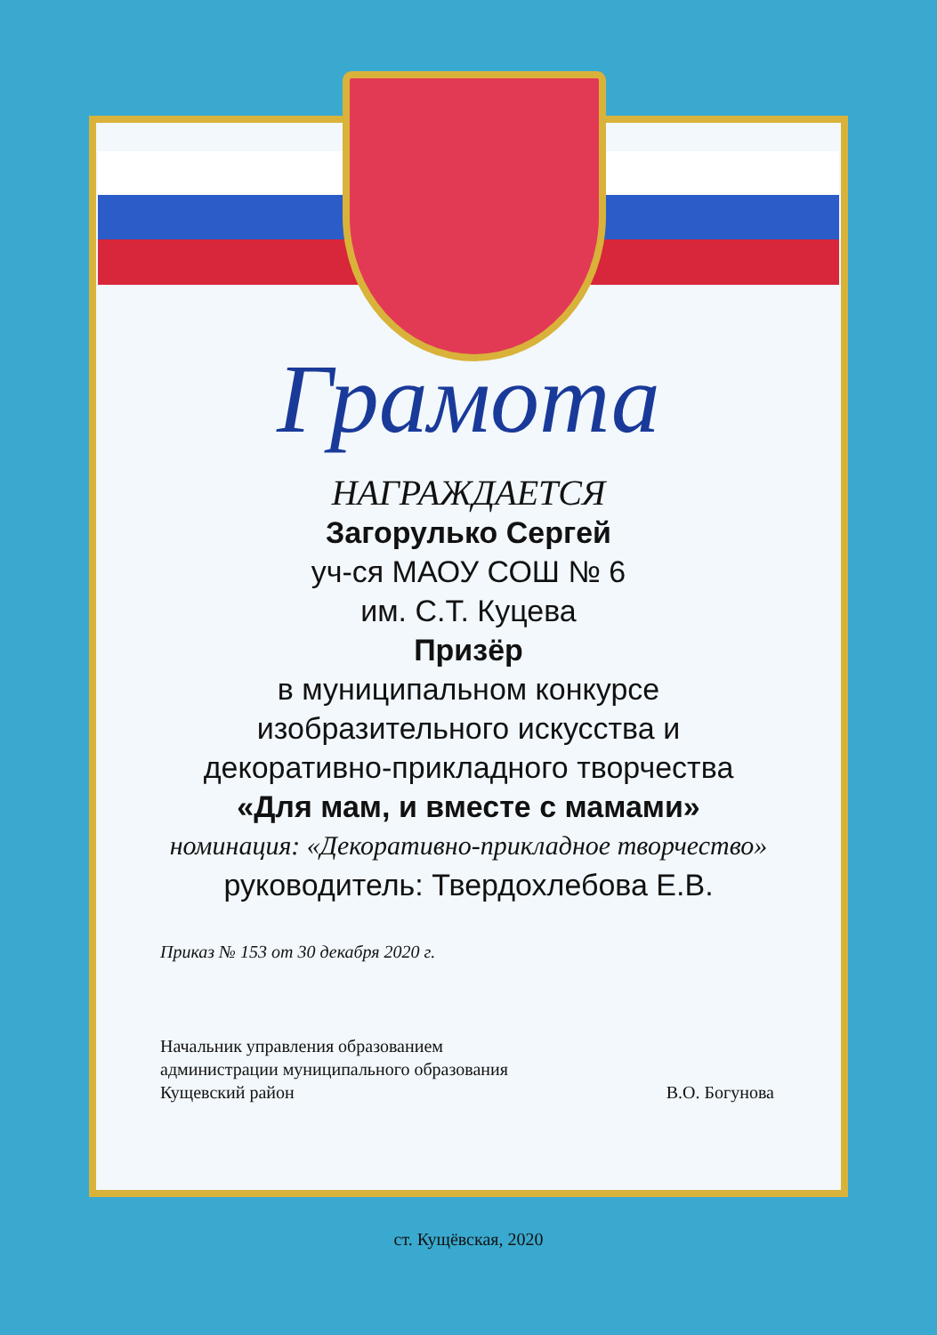Грамота
НАГРАЖДАЕТСЯ
Загорулько Сергей
уч-ся МАОУ СОШ № 6
им. С.Т. Куцева
Призёр
в муниципальном конкурсе
изобразительного искусства и
декоративно-прикладного творчества
«Для мам, и вместе с мамами»
номинация: «Декоративно-прикладное творчество»
руководитель: Твердохлебова Е.В.
Приказ № 153 от 30 декабря 2020 г.
Начальник управления образованием
администрации муниципального образования
Кущевский район
В.О. Богунова
ст. Кущёвская, 2020